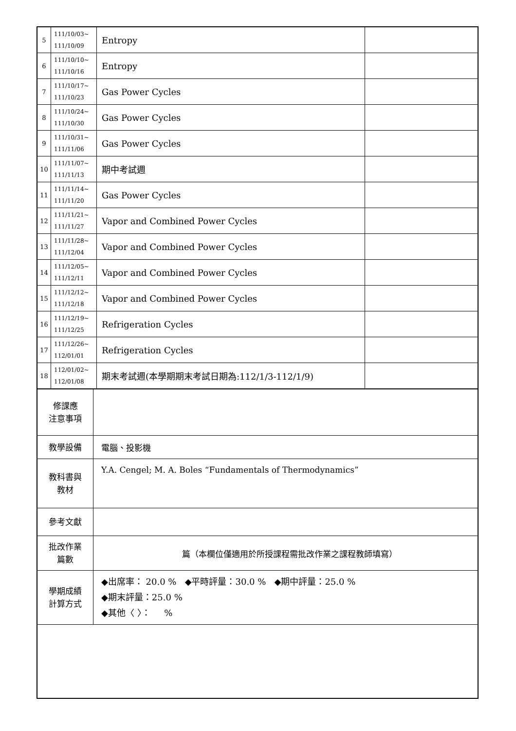| 5 | 111/10/03~ 111/10/09 | Entropy | |
| 6 | 111/10/10~ 111/10/16 | Entropy | |
| 7 | 111/10/17~ 111/10/23 | Gas Power Cycles | |
| 8 | 111/10/24~ 111/10/30 | Gas Power Cycles | |
| 9 | 111/10/31~ 111/11/06 | Gas Power Cycles | |
| 10 | 111/11/07~ 111/11/13 | 期中考試週 | |
| 11 | 111/11/14~ 111/11/20 | Gas Power Cycles | |
| 12 | 111/11/21~ 111/11/27 | Vapor and Combined Power Cycles | |
| 13 | 111/11/28~ 111/12/04 | Vapor and Combined Power Cycles | |
| 14 | 111/12/05~ 111/12/11 | Vapor and Combined Power Cycles | |
| 15 | 111/12/12~ 111/12/18 | Vapor and Combined Power Cycles | |
| 16 | 111/12/19~ 111/12/25 | Refrigeration Cycles | |
| 17 | 111/12/26~ 112/01/01 | Refrigeration Cycles | |
| 18 | 112/01/02~ 112/01/08 | 期末考試週(本學期期末考試日期為:112/1/3-112/1/9) | |
| 修課應 注意事項 | |
| 教學設備 | 電腦、投影機 |
| 教科書與 教材 | Y.A. Cengel; M. A. Boles “Fundamentals of Thermodynamics” |
| 參考文獻 | |
| 批改作業 篇數 | 篇（本欄位僅適用於所授課程需批改作業之課程教師填寫） |
| 學期成績 計算方式 | ◆出席率： 20.0 % ◆平時評量：30.0 % ◆期中評量：25.0 % ◆期末評量：25.0 % ◆其他〈 〉： % |